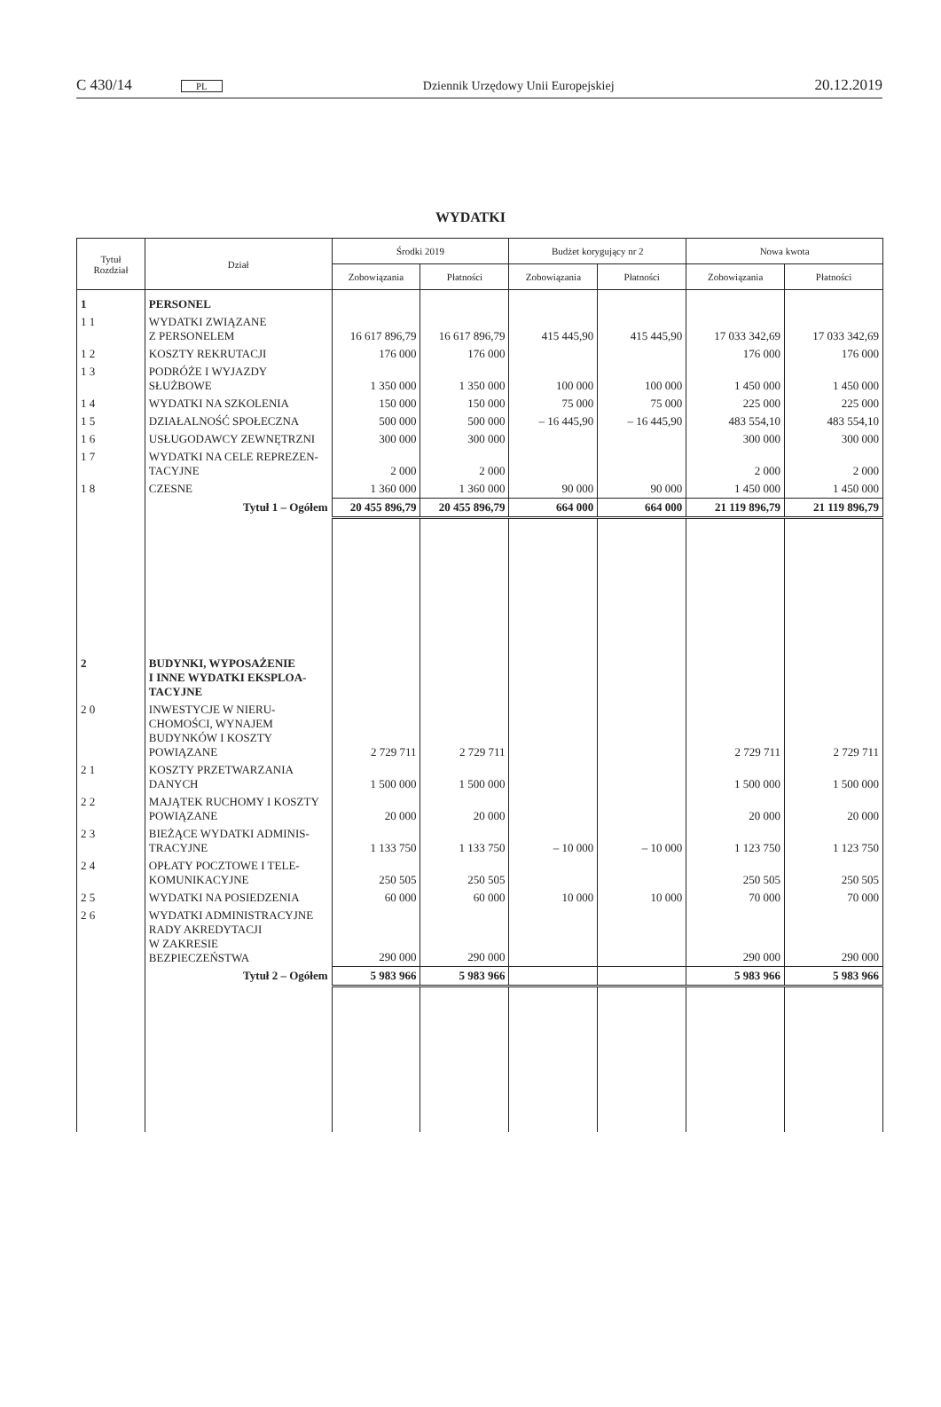C 430/14 PL Dziennik Urzędowy Unii Europejskiej 20.12.2019
WYDATKI
| Tytuł Rozdział | Dział | Środki 2019 | | Budżet korygujący nr 2 | | Nowa kwota | |
| --- | --- | --- | --- | --- | --- | --- | --- |
| | | Zobowiązania | Płatności | Zobowiązania | Płatności | Zobowiązania | Płatności |
| 1 | PERSONEL | | | | | | |
| 1 1 | WYDATKI ZWIĄZANE Z PERSONELEM | 16 617 896,79 | 16 617 896,79 | 415 445,90 | 415 445,90 | 17 033 342,69 | 17 033 342,69 |
| 1 2 | KOSZTY REKRUTACJI | 176 000 | 176 000 | | | 176 000 | 176 000 |
| 1 3 | PODRÓŻE I WYJAZDY SŁUŻBOWE | 1 350 000 | 1 350 000 | 100 000 | 100 000 | 1 450 000 | 1 450 000 |
| 1 4 | WYDATKI NA SZKOLENIA | 150 000 | 150 000 | 75 000 | 75 000 | 225 000 | 225 000 |
| 1 5 | DZIAŁALNOŚĆ SPOŁECZNA | 500 000 | 500 000 | – 16 445,90 | – 16 445,90 | 483 554,10 | 483 554,10 |
| 1 6 | USŁUGODAWCY ZEWNĘTRZNI | 300 000 | 300 000 | | | 300 000 | 300 000 |
| 1 7 | WYDATKI NA CELE REPREZEN- TACYJNE | 2 000 | 2 000 | | | 2 000 | 2 000 |
| 1 8 | CZESNE | 1 360 000 | 1 360 000 | 90 000 | 90 000 | 1 450 000 | 1 450 000 |
| | Tytuł 1 – Ogółem | 20 455 896,79 | 20 455 896,79 | 664 000 | 664 000 | 21 119 896,79 | 21 119 896,79 |
| 2 | BUDYNKI, WYPOSAŻENIE I INNE WYDATKI EKSPLOA- TACYJNE | | | | | | |
| 2 0 | INWESTYCJE W NIERU- CHOMOŚCI, WYNAJEM BUDYNKÓW I KOSZTY POWIĄZANE | 2 729 711 | 2 729 711 | | | 2 729 711 | 2 729 711 |
| 2 1 | KOSZTY PRZETWARZANIA DANYCH | 1 500 000 | 1 500 000 | | | 1 500 000 | 1 500 000 |
| 2 2 | MAJĄTEK RUCHOMY I KOSZTY POWIĄZANE | 20 000 | 20 000 | | | 20 000 | 20 000 |
| 2 3 | BIEŻĄCE WYDATKI ADMINIS- TRACYJNE | 1 133 750 | 1 133 750 | – 10 000 | – 10 000 | 1 123 750 | 1 123 750 |
| 2 4 | OPŁATY POCZTOWE I TELE- KOMUNIKACYJNE | 250 505 | 250 505 | | | 250 505 | 250 505 |
| 2 5 | WYDATKI NA POSIEDZENIA | 60 000 | 60 000 | 10 000 | 10 000 | 70 000 | 70 000 |
| 2 6 | WYDATKI ADMINISTRACYJNE RADY AKREDYTACJI W ZAKRESIE BEZPIECZEŃSTWA | 290 000 | 290 000 | | | 290 000 | 290 000 |
| | Tytuł 2 – Ogółem | 5 983 966 | 5 983 966 | | | 5 983 966 | 5 983 966 |